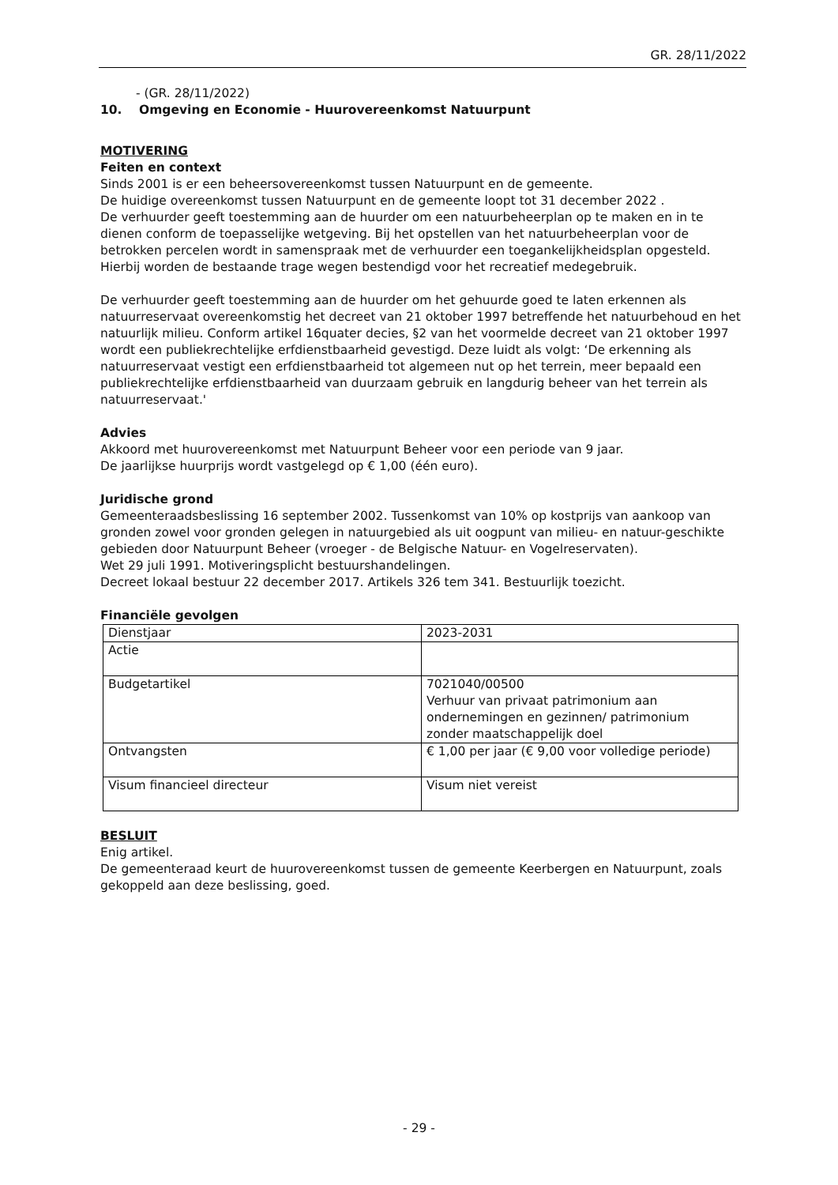GR. 28/11/2022
- (GR. 28/11/2022)
10. Omgeving en Economie - Huurovereenkomst Natuurpunt
MOTIVERING
Feiten en context
Sinds 2001 is er een beheersovereenkomst tussen Natuurpunt en de gemeente.
De huidige overeenkomst tussen Natuurpunt en de gemeente loopt tot 31 december 2022 .
De verhuurder geeft toestemming aan de huurder om een natuurbeheerplan op te maken en in te dienen conform de toepasselijke wetgeving. Bij het opstellen van het natuurbeheerplan voor de betrokken percelen wordt in samenspraak met de verhuurder een toegankelijkheidsplan opgesteld. Hierbij worden de bestaande trage wegen bestendigd voor het recreatief medegebruik.
De verhuurder geeft toestemming aan de huurder om het gehuurde goed te laten erkennen als natuurreservaat overeenkomstig het decreet van 21 oktober 1997 betreffende het natuurbehoud en het natuurlijk milieu. Conform artikel 16quater decies, §2 van het voormelde decreet van 21 oktober 1997 wordt een publiekrechtelijke erfdienstbaarheid gevestigd. Deze luidt als volgt: ‘De erkenning als natuurreservaat vestigt een erfdienstbaarheid tot algemeen nut op het terrein, meer bepaald een publiekrechtelijke erfdienstbaarheid van duurzaam gebruik en langdurig beheer van het terrein als natuurreservaat.'
Advies
Akkoord met huurovereenkomst met Natuurpunt Beheer voor een periode van 9 jaar.
De jaarlijkse huurprijs wordt vastgelegd op € 1,00 (één euro).
Juridische grond
Gemeenteraadsbeslissing 16 september 2002. Tussenkomst van 10% op kostprijs van aankoop van gronden zowel voor gronden gelegen in natuurgebied als uit oogpunt van milieu- en natuur-geschikte gebieden door Natuurpunt Beheer (vroeger - de Belgische Natuur- en Vogelreservaten).
Wet 29 juli 1991. Motiveringsplicht bestuurshandelingen.
Decreet lokaal bestuur 22 december 2017. Artikels 326 tem 341. Bestuurlijk toezicht.
Financiële gevolgen
| Dienstjaar | 2023-2031 |
| Actie | |
| Budgetartikel | 7021040/00500 Verhuur van privaat patrimonium aan ondernemingen en gezinnen/ patrimonium zonder maatschappelijk doel |
| Ontvangsten | € 1,00 per jaar (€ 9,00 voor volledige periode) |
| Visum financieel directeur | Visum niet vereist |
BESLUIT
Enig artikel.
De gemeenteraad keurt de huurovereenkomst tussen de gemeente Keerbergen en Natuurpunt, zoals gekoppeld aan deze beslissing, goed.
- 29 -